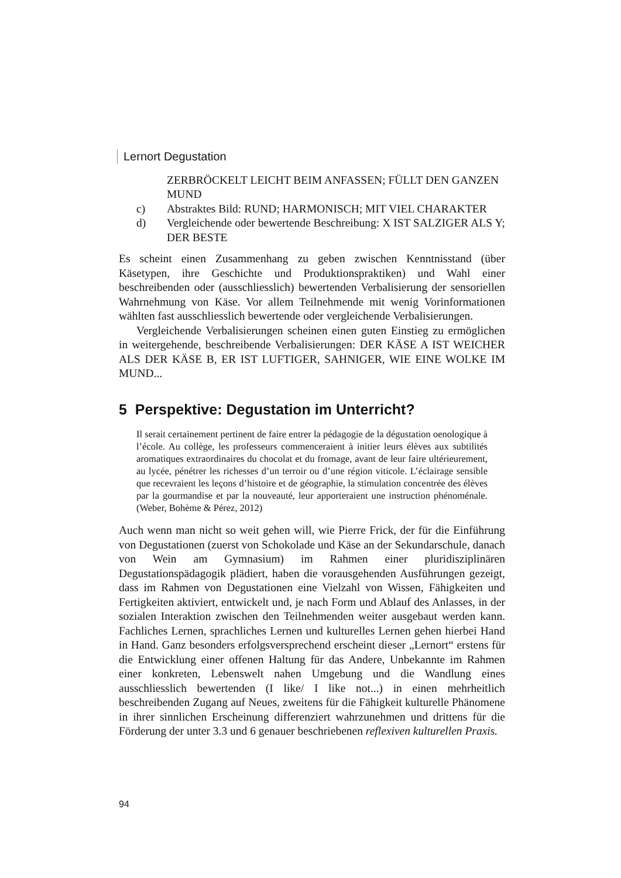Lernort Degustation
ZERBRÖCKELT LEICHT BEIM ANFASSEN; FÜLLT DEN GANZEN MUND
c) Abstraktes Bild: RUND; HARMONISCH; MIT VIEL CHARAKTER
d) Vergleichende oder bewertende Beschreibung: X IST SALZIGER ALS Y; DER BESTE
Es scheint einen Zusammenhang zu geben zwischen Kenntnisstand (über Käsetypen, ihre Geschichte und Produktionspraktiken) und Wahl einer beschreibenden oder (ausschliesslich) bewertenden Verbalisierung der sensoriellen Wahrnehmung von Käse. Vor allem Teilnehmende mit wenig Vorinformationen wählten fast ausschliesslich bewertende oder vergleichende Verbalisierungen.
Vergleichende Verbalisierungen scheinen einen guten Einstieg zu ermöglichen in weitergehende, beschreibende Verbalisierungen: DER KÄSE A IST WEICHER ALS DER KÄSE B, ER IST LUFTIGER, SAHNIGER, WIE EINE WOLKE IM MUND...
5 Perspektive: Degustation im Unterricht?
Il serait certainement pertinent de faire entrer la pédagogie de la dégustation oenologique à l’école. Au collège, les professeurs commenceraient à initier leurs élèves aux subtilités aromatiques extraordinaires du chocolat et du fromage, avant de leur faire ultérieurement, au lycée, pénétrer les richesses d’un terroir ou d’une région viticole. L’éclairage sensible que recevraient les leçons d’histoire et de géographie, la stimulation concentrée des élèves par la gourmandise et par la nouveauté, leur apporteraient une instruction phénoménale. (Weber, Bohème & Pérez, 2012)
Auch wenn man nicht so weit gehen will, wie Pierre Frick, der für die Einführung von Degustationen (zuerst von Schokolade und Käse an der Sekundarschule, danach von Wein am Gymnasium) im Rahmen einer pluridisziplinären Degustationspädagogik plädiert, haben die vorausgehenden Ausführungen gezeigt, dass im Rahmen von Degustationen eine Vielzahl von Wissen, Fähigkeiten und Fertigkeiten aktiviert, entwickelt und, je nach Form und Ablauf des Anlasses, in der sozialen Interaktion zwischen den Teilnehmenden weiter ausgebaut werden kann. Fachliches Lernen, sprachliches Lernen und kulturelles Lernen gehen hierbei Hand in Hand. Ganz besonders erfolgsversprechend erscheint dieser „Lernort“ erstens für die Entwicklung einer offenen Haltung für das Andere, Unbekannte im Rahmen einer konkreten, Lebenswelt nahen Umgebung und die Wandlung eines ausschliesslich bewertenden (I like/ I like not...) in einen mehrheitlich beschreibenden Zugang auf Neues, zweitens für die Fähigkeit kulturelle Phänomene in ihrer sinnlichen Erscheinung differenziert wahrzunehmen und drittens für die Förderung der unter 3.3 und 6 genauer beschriebenen reflexiven kulturellen Praxis.
94